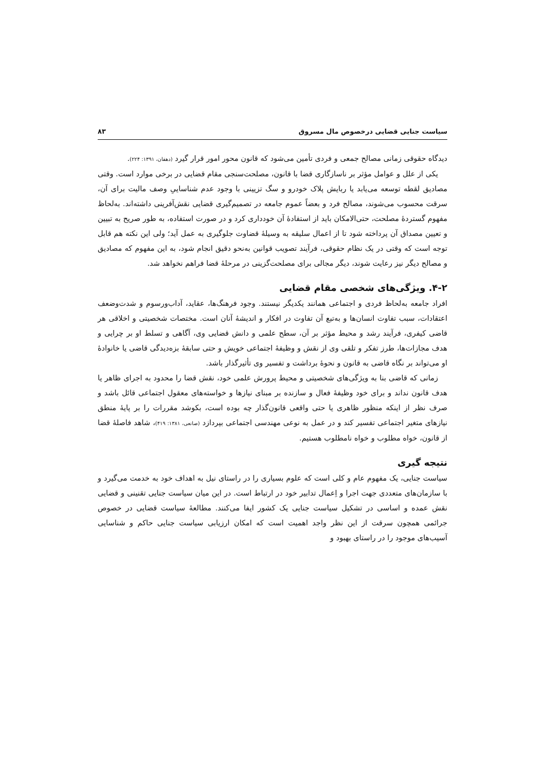سیاست جنایی قضایی درخصوص مال مسروق ۸۳
دیدگاه حقوقی زمانی مصالح جمعی و فردی تأمین می‌شود که قانون محور امور قرار گیرد (دهقان، ۱۳۹۱: ۲۲۴).
یکی از علل و عوامل مؤثر بر ناسازگاری قضا با قانون، مصلحت‌سنجی مقام قضایی در برخی موارد است. وقتی مصادیق لقطه توسعه می‌یابد یا ربایش پلاک خودرو و سگ تزیینی با وجود عدم شناساییِ وصف مالیت برای آن، سرقت محسوب می‌شوند، مصالح فرد و بعضاً عموم جامعه در تصمیم‌گیری قضایی نقش‌آفرینی داشته‌اند. به‌لحاظ مفهوم گستردهٔ مصلحت، حتی‌الامکان باید از استفادهٔ آن خودداری کرد و در صورت استفاده، به طور صریح به تبیین و تعیین مصداق آن پرداخته شود تا از اعمال سلیقه به وسیلهٔ قضاوت جلوگیری به عمل آید؛ ولی این نکته هم قابل توجه است که وقتی در یک نظام حقوقی، فرآیند تصویب قوانین به‌نحو دقیق انجام شود، به این مفهوم که مصادیق و مصالح دیگر نیز رعایت شوند، دیگر مجالی برای مصلحت‌گزینی در مرحلهٔ قضا فراهم نخواهد شد.
۴-۲. ویژگی‌های شخصی مقام قضایی
افراد جامعه به‌لحاظ فردی و اجتماعی همانند یکدیگر نیستند. وجود فرهنگ‌ها، عقاید، آداب‌ورسوم و شدت‌وضعف اعتقادات، سبب تفاوت انسان‌ها و به‌تبع آن تفاوت در افکار و اندیشهٔ آنان است. مختصات شخصیتی و اخلاقی هر قاضی کیفری، فرآیند رشد و محیط مؤثر بر آن، سطح علمی و دانش قضایی وی، آگاهی و تسلط او بر چرایی و هدف مجازات‌ها، طرز تفکر و تلقی وی از نقش و وظیفهٔ اجتماعی خویش و حتی سابقهٔ بزه‌دیدگی قاضی یا خانوادهٔ او می‌تواند بر نگاه قاضی به قانون و نحوهٔ برداشت و تفسیر وی تأثیرگذار باشد.
زمانی که قاضی بنا به ویژگی‌های شخصیتی و محیط پرورش علمی خود، نقش قضا را محدود به اجرای ظاهر یا هدف قانون نداند و برای خود وظیفهٔ فعال و سازنده بر مبنای نیازها و خواسته‌های معقول اجتماعی قائل باشد و صرف نظر از اینکه منظور ظاهری یا حتی واقعی قانون‌گذار چه بوده است، بکوشد مقررات را بر پایهٔ منطق نیازهای متغیر اجتماعی تفسیر کند و در عمل به نوعی مهندسی اجتماعی بپردازد (صانعی، ۱۳۸۱: ۴۱۹)، شاهد فاصلهٔ قضا از قانون، خواه مطلوب و خواه نامطلوب هستیم.
نتیجه گیری
سیاست جنایی، یک مفهوم عام و کلی است که علوم بسیاری را در راستای نیل به اهداف خود به خدمت می‌گیرد و با سازمان‌های متعددی جهت اجرا و اِعمال تدابیر خود در ارتباط است. در این میان سیاست جنایی تقنینی و قضایی نقش عمده و اساسی در تشکیل سیاست جنایی یک کشور ایفا می‌کنند. مطالعهٔ سیاست قضایی در خصوص جرائمی همچون سرقت از این نظر واجد اهمیت است که امکان ارزیابی سیاست جنایی حاکم و شناسایی آسیب‌های موجود را در راستای بهبود و